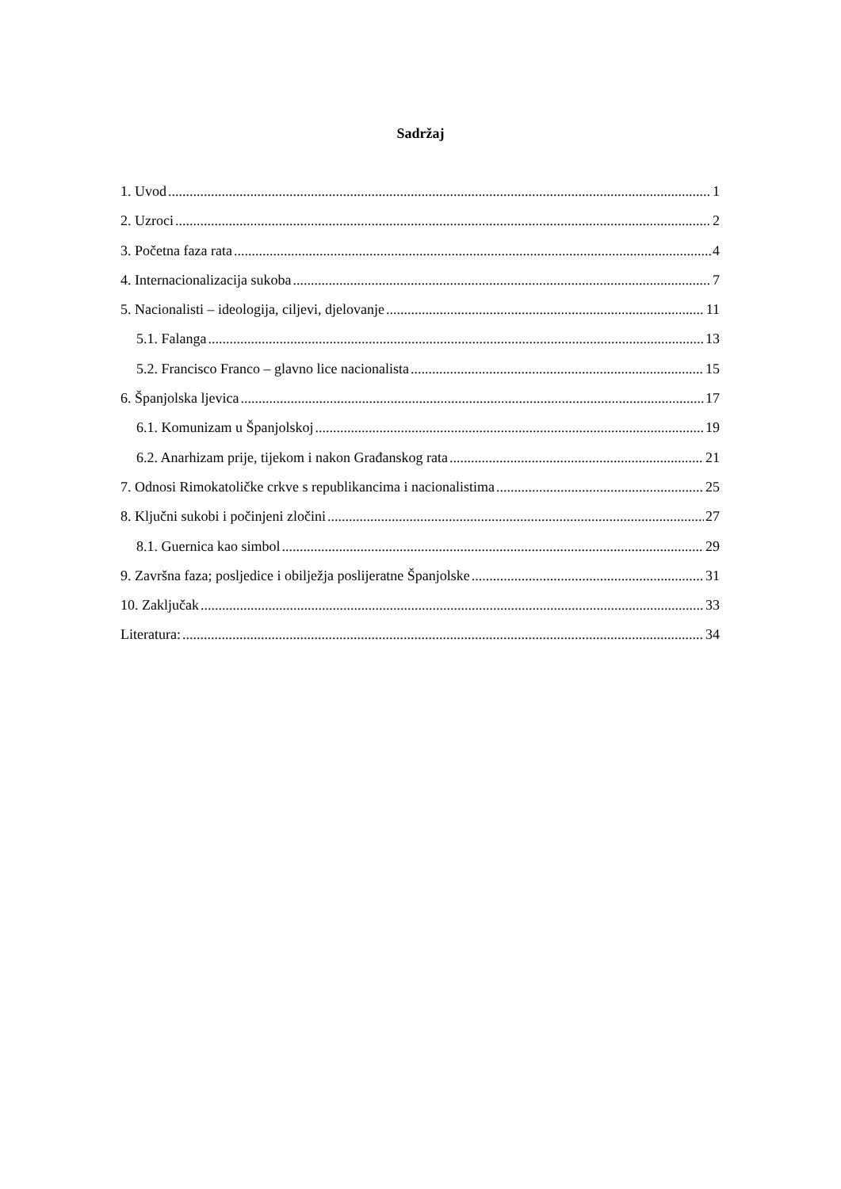Sadržaj
1. Uvod 1
2. Uzroci 2
3. Početna faza rata 4
4. Internacionalizacija sukoba 7
5. Nacionalisti – ideologija, ciljevi, djelovanje 11
5.1. Falanga 13
5.2. Francisco Franco – glavno lice nacionalista 15
6. Španjolska ljevica 17
6.1. Komunizam u Španjolskoj 19
6.2. Anarhizam prije, tijekom i nakon Građanskog rata 21
7. Odnosi Rimokatoličke crkve s republikancima i nacionalistima 25
8. Ključni sukobi i počinjeni zločini 27
8.1. Guernica kao simbol 29
9. Završna faza; posljedice i obilježja poslijeratne Španjolske 31
10. Zaključak 33
Literatura: 34